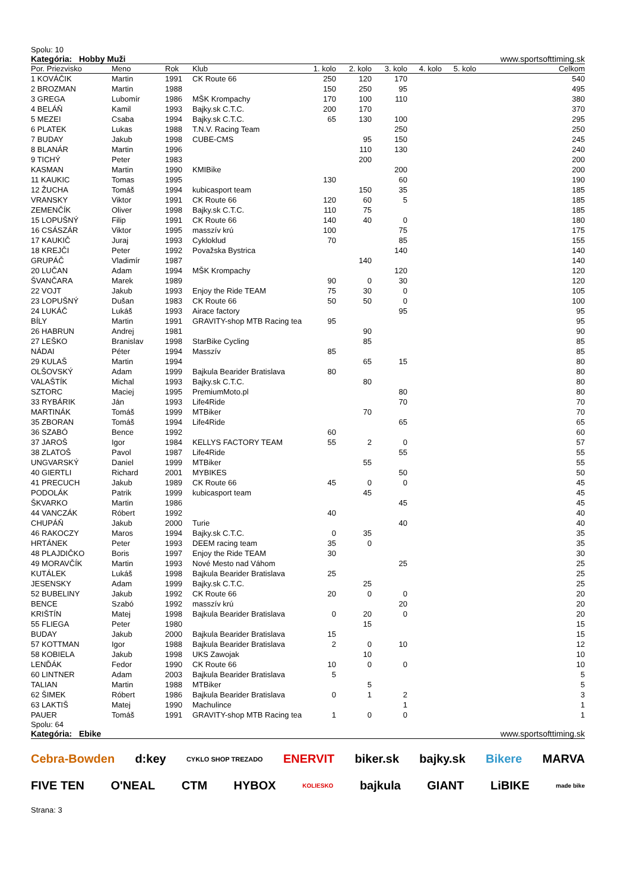Spolu: 10
Kategória: Hobby Muži www.sportsofttiming.sk
| Por. Priezvisko | Meno | Rok | Klub | 1. kolo | 2. kolo | 3. kolo | 4. kolo | 5. kolo | Celkom |
| --- | --- | --- | --- | --- | --- | --- | --- | --- | --- |
| 1 KOVÁČIK | Martin | 1991 | CK Route 66 | 250 | 120 | 170 | | | 540 |
| 2 BROZMAN | Martin | 1988 | | 150 | 250 | 95 | | | 495 |
| 3 GREGA | Lubomír | 1986 | MŠK Krompachy | 170 | 100 | 110 | | | 380 |
| 4 BELÁŇ | Kamil | 1993 | Bajky.sk C.T.C. | 200 | 170 | | | | 370 |
| 5 MEZEI | Csaba | 1994 | Bajky.sk C.T.C. | 65 | 130 | 100 | | | 295 |
| 6 PLATEK | Lukas | 1988 | T.N.V. Racing Team | | | 250 | | | 250 |
| 7 BUDAY | Jakub | 1998 | CUBE-CMS | | 95 | 150 | | | 245 |
| 8 BLANÁR | Martin | 1996 | | | 110 | 130 | | | 240 |
| 9 TICHÝ | Peter | 1983 | | | 200 | | | | 200 |
| KASMAN | Martin | 1990 | KMIBike | | | 200 | | | 200 |
| 11 KAUKIC | Tomas | 1995 | | 130 | | 60 | | | 190 |
| 12 ŽUCHA | Tomáš | 1994 | kubicasport team | | 150 | 35 | | | 185 |
| VRANSKY | Viktor | 1991 | CK Route 66 | 120 | 60 | 5 | | | 185 |
| ZEMENČÍK | Oliver | 1998 | Bajky.sk C.T.C. | 110 | 75 | | | | 185 |
| 15 LOPUŠNÝ | Filip | 1991 | CK Route 66 | 140 | 40 | 0 | | | 180 |
| 16 CSÁSZÁR | Viktor | 1995 | masszív krú | 100 | | 75 | | | 175 |
| 17 KAUKIČ | Juraj | 1993 | Cykloklud | 70 | | 85 | | | 155 |
| 18 KREJČI | Peter | 1992 | Považska Bystrica | | | 140 | | | 140 |
| GRUPÁČ | Vladimír | 1987 | | | 140 | | | | 140 |
| 20 LUČAN | Adam | 1994 | MŠK Krompachy | | | 120 | | | 120 |
| ŠVANČARA | Marek | 1989 | | 90 | 0 | 30 | | | 120 |
| 22 VOJT | Jakub | 1993 | Enjoy the Ride TEAM | 75 | 30 | 0 | | | 105 |
| 23 LOPUŠNÝ | Dušan | 1983 | CK Route 66 | 50 | 50 | 0 | | | 100 |
| 24 LUKÁČ | Lukáš | 1993 | Airace factory | | | 95 | | | 95 |
| BÍLY | Martin | 1991 | GRAVITY-shop MTB Racing tea | 95 | | | | | 95 |
| 26 HABRUN | Andrej | 1981 | | | 90 | | | | 90 |
| 27 LEŠKO | Branislav | 1998 | StarBike Cycling | | 85 | | | | 85 |
| NÁDAI | Péter | 1994 | Masszív | 85 | | | | | 85 |
| 29 KULAŠ | Martin | 1994 | | | 65 | 15 | | | 80 |
| OLŠOVSKÝ | Adam | 1999 | Bajkula Bearider Bratislava | 80 | | | | | 80 |
| VALAŠTÍK | Michal | 1993 | Bajky.sk C.T.C. | | 80 | | | | 80 |
| SZTORC | Maciej | 1995 | PremiumMoto.pl | | | 80 | | | 80 |
| 33 RYBÁRIK | Ján | 1993 | Life4Ride | | | 70 | | | 70 |
| MARTINÁK | Tomáš | 1999 | MTBiker | | 70 | | | | 70 |
| 35 ZBORAN | Tomáš | 1994 | Life4Ride | | | 65 | | | 65 |
| 36 SZABÓ | Bence | 1992 | | 60 | | | | | 60 |
| 37 JAROŠ | Igor | 1984 | KELLYS FACTORY TEAM | 55 | 2 | 0 | | | 57 |
| 38 ZLATOŠ | Pavol | 1987 | Life4Ride | | | 55 | | | 55 |
| UNGVARSKÝ | Daniel | 1999 | MTBiker | | 55 | | | | 55 |
| 40 GIERTLI | Richard | 2001 | MYBIKES | | | 50 | | | 50 |
| 41 PRECUCH | Jakub | 1989 | CK Route 66 | 45 | 0 | 0 | | | 45 |
| PODOLÁK | Patrik | 1999 | kubicasport team | | 45 | | | | 45 |
| ŠKVARKO | Martin | 1986 | | | | 45 | | | 45 |
| 44 VANCZÁK | Róbert | 1992 | | 40 | | | | | 40 |
| CHUPÁŇ | Jakub | 2000 | Turie | | | 40 | | | 40 |
| 46 RAKOCZY | Maros | 1994 | Bajky.sk C.T.C. | 0 | 35 | | | | 35 |
| HRTÁNEK | Peter | 1993 | DEEM racing team | 35 | 0 | | | | 35 |
| 48 PLAJDIČKO | Boris | 1997 | Enjoy the Ride TEAM | 30 | | | | | 30 |
| 49 MORAVČÍK | Martin | 1993 | Nové Mesto nad Váhom | | | 25 | | | 25 |
| KUTÁLEK | Lukáš | 1998 | Bajkula Bearider Bratislava | 25 | | | | | 25 |
| JESENSKY | Adam | 1999 | Bajky.sk C.T.C. | | 25 | | | | 25 |
| 52 BUBELINY | Jakub | 1992 | CK Route 66 | 20 | 0 | 0 | | | 20 |
| BENCE | Szabó | 1992 | masszív krú | | | 20 | | | 20 |
| KRIŠTÍN | Matej | 1998 | Bajkula Bearider Bratislava | 0 | 20 | 0 | | | 20 |
| 55 FLIEGA | Peter | 1980 | | | 15 | | | | 15 |
| BUDAY | Jakub | 2000 | Bajkula Bearider Bratislava | 15 | | | | | 15 |
| 57 KOTTMAN | Igor | 1988 | Bajkula Bearider Bratislava | 2 | 0 | 10 | | | 12 |
| 58 KOBIELA | Jakub | 1998 | UKS Zawojak | | 10 | | | | 10 |
| LENĎÁK | Fedor | 1990 | CK Route 66 | 10 | 0 | 0 | | | 10 |
| 60 LINTNER | Adam | 2003 | Bajkula Bearider Bratislava | 5 | | | | | 5 |
| TALIAN | Martin | 1988 | MTBiker | | 5 | | | | 5 |
| 62 ŠIMEK | Róbert | 1986 | Bajkula Bearider Bratislava | 0 | 1 | 2 | | | 3 |
| 63 LAKTIŠ | Matej | 1990 | Machulince | | | 1 | | | 1 |
| PAUER | Tomáš | 1991 | GRAVITY-shop MTB Racing tea | 1 | 0 | 0 | | | 1 |
Spolu: 64
Kategória: Ebike www.sportsofttiming.sk
Cebra-Bowden d:key CYKLO SHOP TREZADO ENERVIT biker.sk bajky.sk Bikere MARVA
FIVE TEN O'NEAL CTM HYBOX KOLIESKO bajkula GIANT LiBIKE made bike
Strana: 3